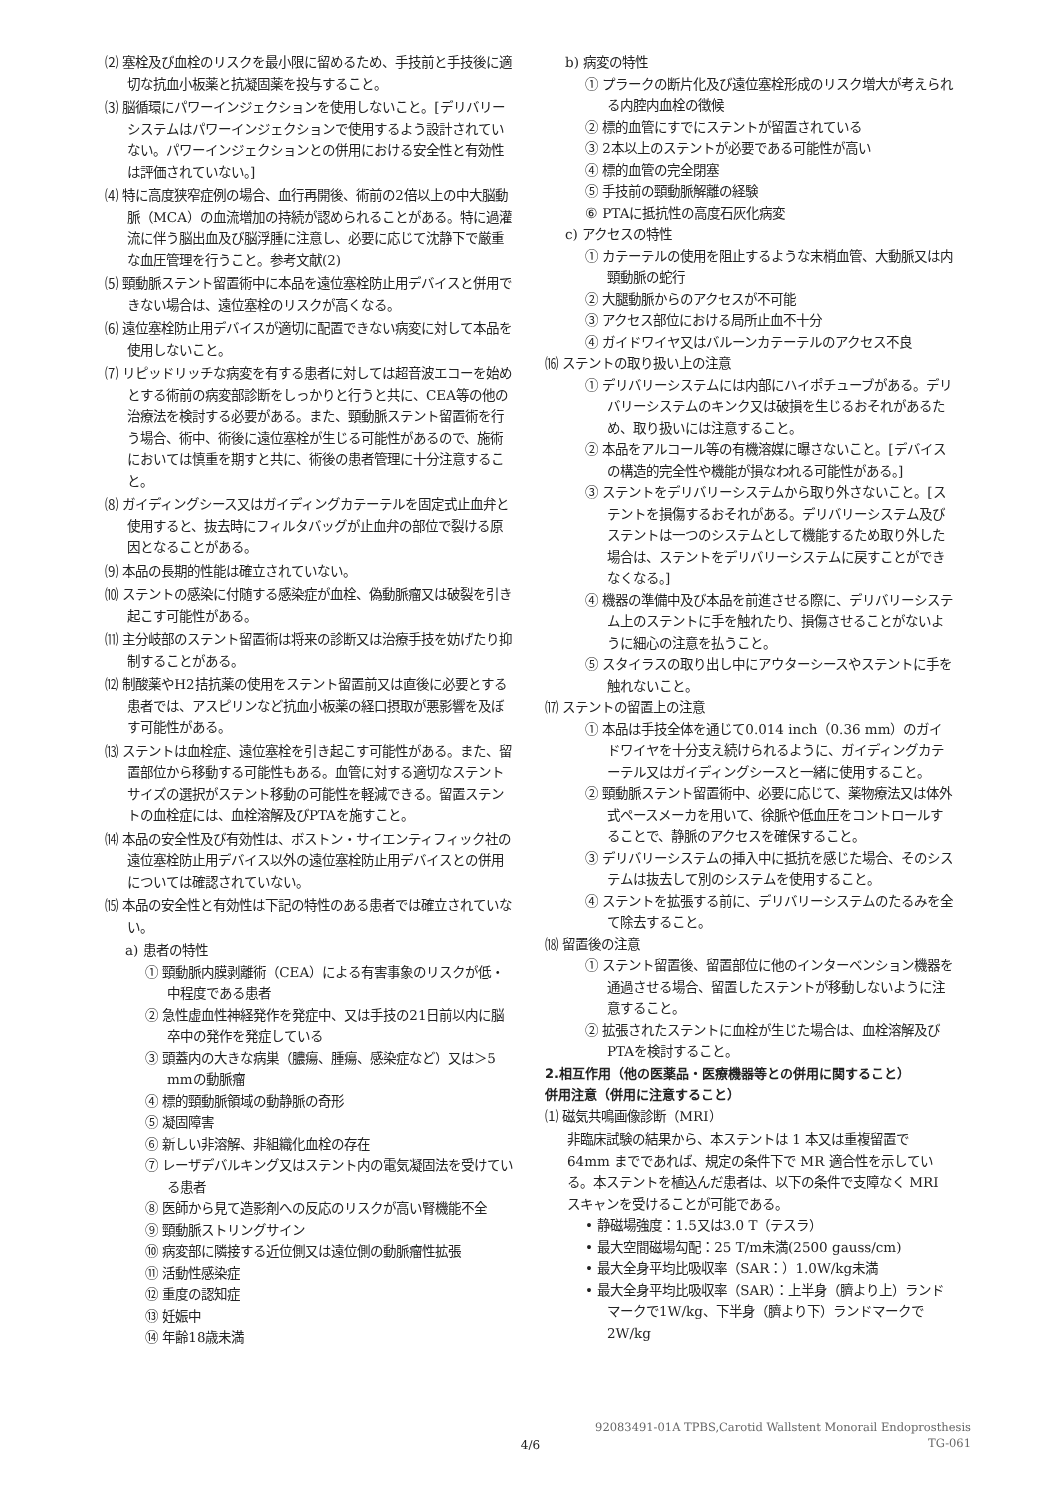⑵ 塞栓及び血栓のリスクを最小限に留めるため、手技前と手技後に適切な抗血小板薬と抗凝固薬を投与すること。
⑶ 脳循環にパワーインジェクションを使用しないこと。[デリバリーシステムはパワーインジェクションで使用するよう設計されていない。パワーインジェクションとの併用における安全性と有効性は評価されていない。]
⑷ 特に高度狭窄症例の場合、血行再開後、術前の2倍以上の中大脳動脈（MCA）の血流増加の持続が認められることがある。特に過灌流に伴う脳出血及び脳浮腫に注意し、必要に応じて沈静下で厳重な血圧管理を行うこと。参考文献(2)
⑸ 頸動脈ステント留置術中に本品を遠位塞栓防止用デバイスと併用できない場合は、遠位塞栓のリスクが高くなる。
⑹ 遠位塞栓防止用デバイスが適切に配置できない病変に対して本品を使用しないこと。
⑺ リピッドリッチな病変を有する患者に対しては超音波エコーを始めとする術前の病変部診断をしっかりと行うと共に、CEA等の他の治療法を検討する必要がある。また、頸動脈ステント留置術を行う場合、術中、術後に遠位塞栓が生じる可能性があるので、施術においては慎重を期すと共に、術後の患者管理に十分注意すること。
⑻ ガイディングシース又はガイディングカテーテルを固定式止血弁と使用すると、抜去時にフィルタバッグが止血弁の部位で裂ける原因となることがある。
⑼ 本品の長期的性能は確立されていない。
⑽ ステントの感染に付随する感染症が血栓、偽動脈瘤又は破裂を引き起こす可能性がある。
⑾ 主分岐部のステント留置術は将来の診断又は治療手技を妨げたり抑制することがある。
⑿ 制酸薬やH2拮抗薬の使用をステント留置前又は直後に必要とする患者では、アスピリンなど抗血小板薬の経口摂取が悪影響を及ぼす可能性がある。
⒀ ステントは血栓症、遠位塞栓を引き起こす可能性がある。また、留置部位から移動する可能性もある。血管に対する適切なステントサイズの選択がステント移動の可能性を軽減できる。留置ステントの血栓症には、血栓溶解及びPTAを施すこと。
⒁ 本品の安全性及び有効性は、ボストン・サイエンティフィック社の遠位塞栓防止用デバイス以外の遠位塞栓防止用デバイスとの併用については確認されていない。
⒂ 本品の安全性と有効性は下記の特性のある患者では確立されていない。
a) 患者の特性
① 頸動脈内膜剥離術（CEA）による有害事象のリスクが低・中程度である患者
② 急性虚血性神経発作を発症中、又は手技の21日前以内に脳卒中の発作を発症している
③ 頭蓋内の大きな病巣（膿瘍、腫瘍、感染症など）又は＞5 mmの動脈瘤
④ 標的頸動脈領域の動静脈の奇形
⑤ 凝固障害
⑥ 新しい非溶解、非組織化血栓の存在
⑦ レーザデバルキング又はステント内の電気凝固法を受けている患者
⑧ 医師から見て造影剤への反応のリスクが高い腎機能不全
⑨ 頸動脈ストリングサイン
⑩ 病変部に隣接する近位側又は遠位側の動脈瘤性拡張
⑪ 活動性感染症
⑫ 重度の認知症
⑬ 妊娠中
⑭ 年齢18歳未満
b) 病変の特性
① プラークの断片化及び遠位塞栓形成のリスク増大が考えられる内腔内血栓の徴候
② 標的血管にすでにステントが留置されている
③ 2本以上のステントが必要である可能性が高い
④ 標的血管の完全閉塞
⑤ 手技前の頸動脈解離の経験
⑥ PTAに抵抗性の高度石灰化病変
c) アクセスの特性
① カテーテルの使用を阻止するような末梢血管、大動脈又は内頸動脈の蛇行
② 大腿動脈からのアクセスが不可能
③ アクセス部位における局所止血不十分
④ ガイドワイヤ又はバルーンカテーテルのアクセス不良
⒃ ステントの取り扱い上の注意
① デリバリーシステムには内部にハイポチューブがある。デリバリーシステムのキンク又は破損を生じるおそれがあるため、取り扱いには注意すること。
② 本品をアルコール等の有機溶媒に曝さないこと。[デバイスの構造的完全性や機能が損なわれる可能性がある。]
③ ステントをデリバリーシステムから取り外さないこと。[ステントを損傷するおそれがある。デリバリーシステム及びステントは一つのシステムとして機能するため取り外した場合は、ステントをデリバリーシステムに戻すことができなくなる。]
④ 機器の準備中及び本品を前進させる際に、デリバリーシステム上のステントに手を触れたり、損傷させることがないように細心の注意を払うこと。
⑤ スタイラスの取り出し中にアウターシースやステントに手を触れないこと。
⒄ ステントの留置上の注意
① 本品は手技全体を通じて0.014 inch（0.36 mm）のガイドワイヤを十分支え続けられるように、ガイディングカテーテル又はガイディングシースと一緒に使用すること。
② 頸動脈ステント留置術中、必要に応じて、薬物療法又は体外式ペースメーカを用いて、徐脈や低血圧をコントロールすることで、静脈のアクセスを確保すること。
③ デリバリーシステムの挿入中に抵抗を感じた場合、そのシステムは抜去して別のシステムを使用すること。
④ ステントを拡張する前に、デリバリーシステムのたるみを全て除去すること。
⒅ 留置後の注意
① ステント留置後、留置部位に他のインターベンション機器を通過させる場合、留置したステントが移動しないように注意すること。
② 拡張されたステントに血栓が生じた場合は、血栓溶解及びPTAを検討すること。
2.相互作用（他の医薬品・医療機器等との併用に関すること）
併用注意（併用に注意すること）
⑴ 磁気共鳴画像診断（MRI）
非臨床試験の結果から、本ステントは 1 本又は重複留置で 64mm までであれば、規定の条件下で MR 適合性を示している。本ステントを植込んだ患者は、以下の条件で支障なく MRI スキャンを受けることが可能である。
• 静磁場強度：1.5又は3.0 T（テスラ）
• 最大空間磁場勾配：25 T/m未満(2500 gauss/cm)
• 最大全身平均比吸収率（SAR：）1.0W/kg未満
• 最大全身平均比吸収率（SAR）：上半身（臍より上）ランドマークで1W/kg、下半身（臍より下）ランドマークで2W/kg
92083491-01A TPBS,Carotid Wallstent Monorail Endoprosthesis
TG-061
4/6